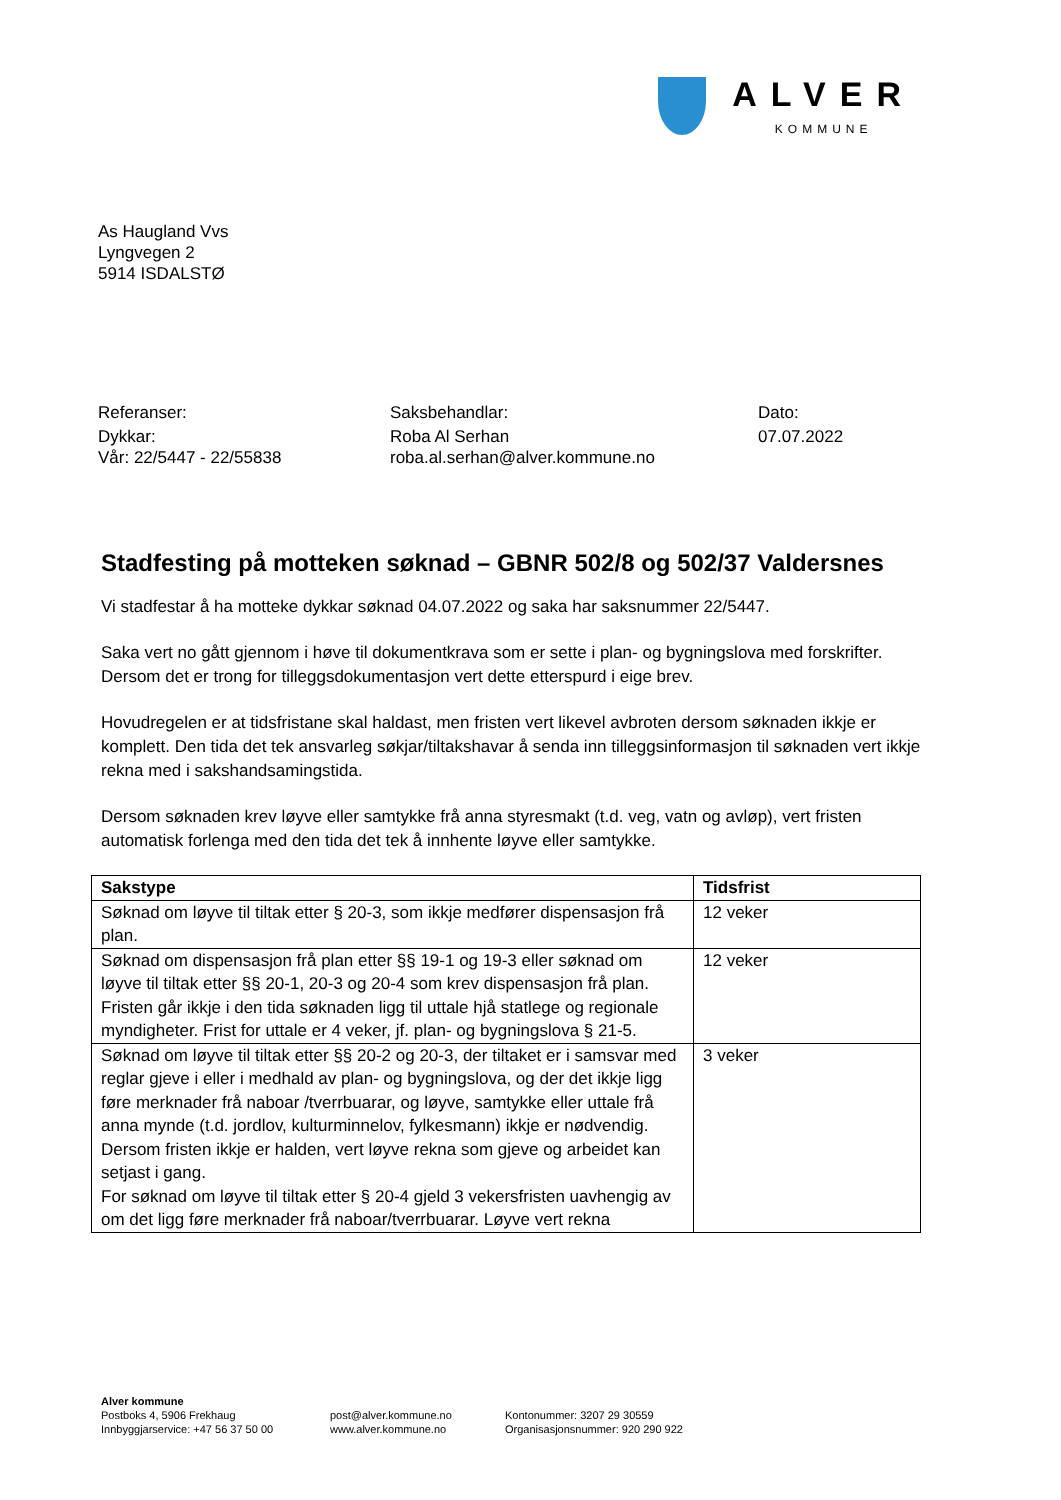ALVER
KOMMUNE
As Haugland Vvs
Lyngvegen 2
5914 ISDALSTØ
Referanser:
Dykkar:
Vår: 22/5447 - 22/55838
Saksbehandlar:
Roba Al Serhan
roba.al.serhan@alver.kommune.no
Dato:
07.07.2022
Stadfesting på motteken søknad – GBNR 502/8 og 502/37 Valdersnes
Vi stadfestar å ha motteke dykkar søknad 04.07.2022 og saka har saksnummer 22/5447.
Saka vert no gått gjennom i høve til dokumentkrava som er sette i plan- og bygningslova med forskrifter. Dersom det er trong for tilleggsdokumentasjon vert dette etterspurd i eige brev.
Hovudregelen er at tidsfristane skal haldast, men fristen vert likevel avbroten dersom søknaden ikkje er komplett. Den tida det tek ansvarleg søkjar/tiltakshavar å senda inn tilleggsinformasjon til søknaden vert ikkje rekna med i sakshandsamingstida.
Dersom søknaden krev løyve eller samtykke frå anna styresmakt (t.d. veg, vatn og avløp), vert fristen automatisk forlenga med den tida det tek å innhente løyve eller samtykke.
| Sakstype | Tidsfrist |
| --- | --- |
| Søknad om løyve til tiltak etter § 20-3, som ikkje medfører dispensasjon frå plan. | 12 veker |
| Søknad om dispensasjon frå plan etter §§ 19-1 og 19-3 eller søknad om løyve til tiltak etter §§ 20-1, 20-3 og 20-4 som krev dispensasjon frå plan. Fristen går ikkje i den tida søknaden ligg til uttale hjå statlege og regionale myndigheter. Frist for uttale er 4 veker, jf. plan- og bygningslova § 21-5. | 12 veker |
| Søknad om løyve til tiltak etter §§ 20-2 og 20-3, der tiltaket er i samsvar med reglar gjeve i eller i medhald av plan- og bygningslova, og der det ikkje ligg føre merknader frå naboar /tverrbuarar, og løyve, samtykke eller uttale frå anna mynde (t.d. jordlov, kulturminnelov, fylkesmann) ikkje er nødvendig. Dersom fristen ikkje er halden, vert løyve rekna som gjeve og arbeidet kan setjast i gang. For søknad om løyve til tiltak etter § 20-4 gjeld 3 vekersfristen uavhengig av om det ligg føre merknader frå naboar/tverrbuarar. Løyve vert rekna | 3 veker |
Alver kommune
Postboks 4, 5906 Frekhaug
Innbyggjarservice: +47 56 37 50 00
post@alver.kommune.no
www.alver.kommune.no
Kontonummer: 3207 29 30559
Organisasjonsnummer: 920 290 922